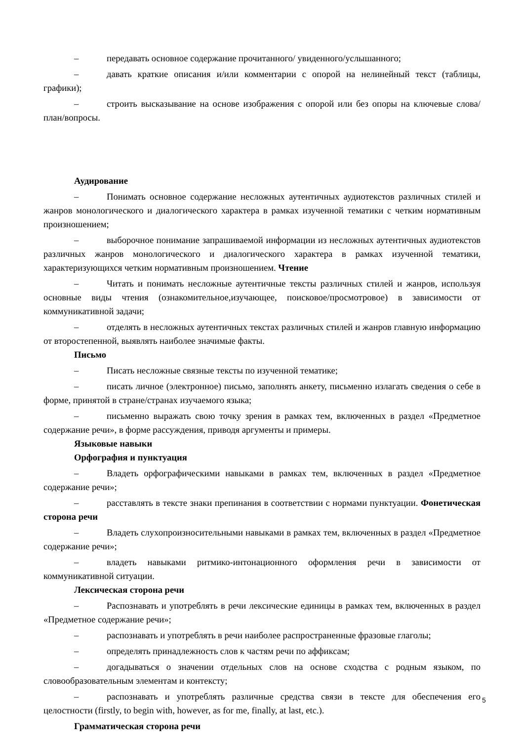– передавать основное содержание прочитанного/ увиденного/услышанного;
– давать краткие описания и/или комментарии с опорой на нелинейный текст (таблицы, графики);
– строить высказывание на основе изображения с опорой или без опоры на ключевые слова/план/вопросы.
Аудирование
– Понимать основное содержание несложных аутентичных аудиотекстов различных стилей и жанров монологического и диалогического характера в рамках изученной тематики с четким нормативным произношением;
– выборочное понимание запрашиваемой информации из несложных аутентичных аудиотекстов различных жанров монологического и диалогического характера в рамках изученной тематики, характеризующихся четким нормативным произношением. Чтение
– Читать и понимать несложные аутентичные тексты различных стилей и жанров, используя основные виды чтения (ознакомительное,изучающее, поисковое/просмотровое) в зависимости от коммуникативной задачи;
– отделять в несложных аутентичных текстах различных стилей и жанров главную информацию от второстепенной, выявлять наиболее значимые факты.
Письмо
– Писать несложные связные тексты по изученной тематике;
– писать личное (электронное) письмо, заполнять анкету, письменно излагать сведения о себе в форме, принятой в стране/странах изучаемого языка;
– письменно выражать свою точку зрения в рамках тем, включенных в раздел «Предметное содержание речи», в форме рассуждения, приводя аргументы и примеры.
Языковые навыки
Орфография и пунктуация
– Владеть орфографическими навыками в рамках тем, включенных в раздел «Предметное содержание речи»;
– расставлять в тексте знаки препинания в соответствии с нормами пунктуации. Фонетическая сторона речи
– Владеть слухопроизносительными навыками в рамках тем, включенных в раздел «Предметное содержание речи»;
– владеть навыками ритмико-интонационного оформления речи в зависимости от коммуникативной ситуации.
Лексическая сторона речи
– Распознавать и употреблять в речи лексические единицы в рамках тем, включенных в раздел «Предметное содержание речи»;
– распознавать и употреблять в речи наиболее распространенные фразовые глаголы;
– определять принадлежность слов к частям речи по аффиксам;
– догадываться о значении отдельных слов на основе сходства с родным языком, по словообразовательным элементам и контексту;
– распознавать и употреблять различные средства связи в тексте для обеспечения его целостности (firstly, to begin with, however, as for me, finally, at last, etc.).
Грамматическая сторона речи
5